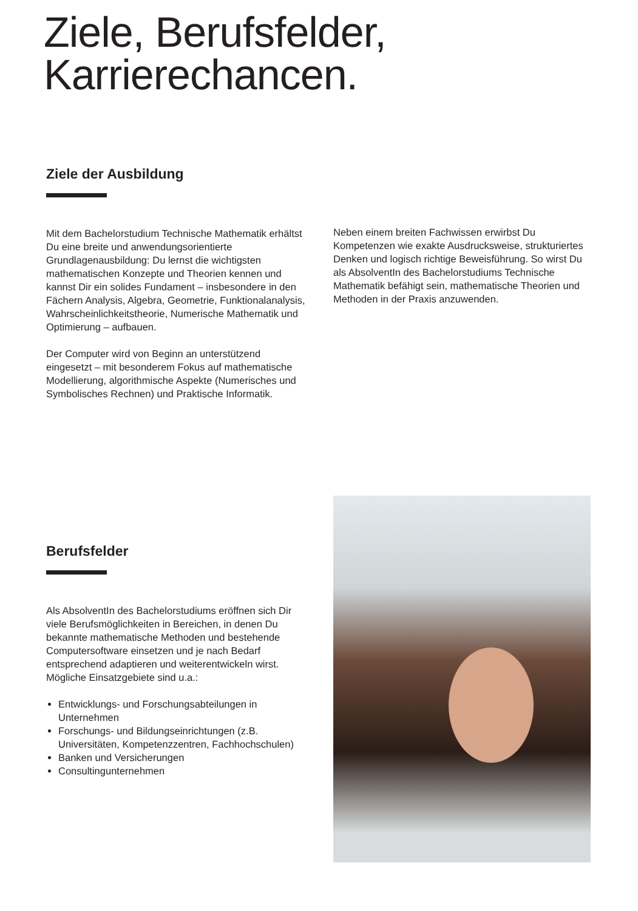Ziele, Berufsfelder,
Karrierechancen.
Ziele der Ausbildung
Mit dem Bachelorstudium Technische Mathematik erhältst Du eine breite und anwendungsorientierte Grundlagenausbildung: Du lernst die wichtigsten mathematischen Konzepte und Theorien kennen und kannst Dir ein solides Fundament – insbesondere in den Fächern Analysis, Algebra, Geometrie, Funktionalanalysis, Wahrscheinlichkeitstheorie, Numerische Mathematik und Optimierung – aufbauen.
Der Computer wird von Beginn an unterstützend eingesetzt – mit besonderem Fokus auf mathematische Modellierung, algorithmische Aspekte (Numerisches und Symbolisches Rechnen) und Praktische Informatik.
Neben einem breiten Fachwissen erwirbst Du Kompetenzen wie exakte Ausdrucksweise, strukturiertes Denken und logisch richtige Beweisführung. So wirst Du als AbsolventIn des Bachelorstudiums Technische Mathematik befähigt sein, mathematische Theorien und Methoden in der Praxis anzuwenden.
Berufsfelder
Als AbsolventIn des Bachelorstudiums eröffnen sich Dir viele Berufsmöglichkeiten in Bereichen, in denen Du bekannte mathematische Methoden und bestehende Computersoftware einsetzen und je nach Bedarf entsprechend adaptieren und weiterentwickeln wirst. Mögliche Einsatzgebiete sind u.a.:
Entwicklungs- und Forschungsabteilungen in Unternehmen
Forschungs- und Bildungseinrichtungen (z.B. Universitäten, Kompetenzzentren, Fachhochschulen)
Banken und Versicherungen
Consultingunternehmen